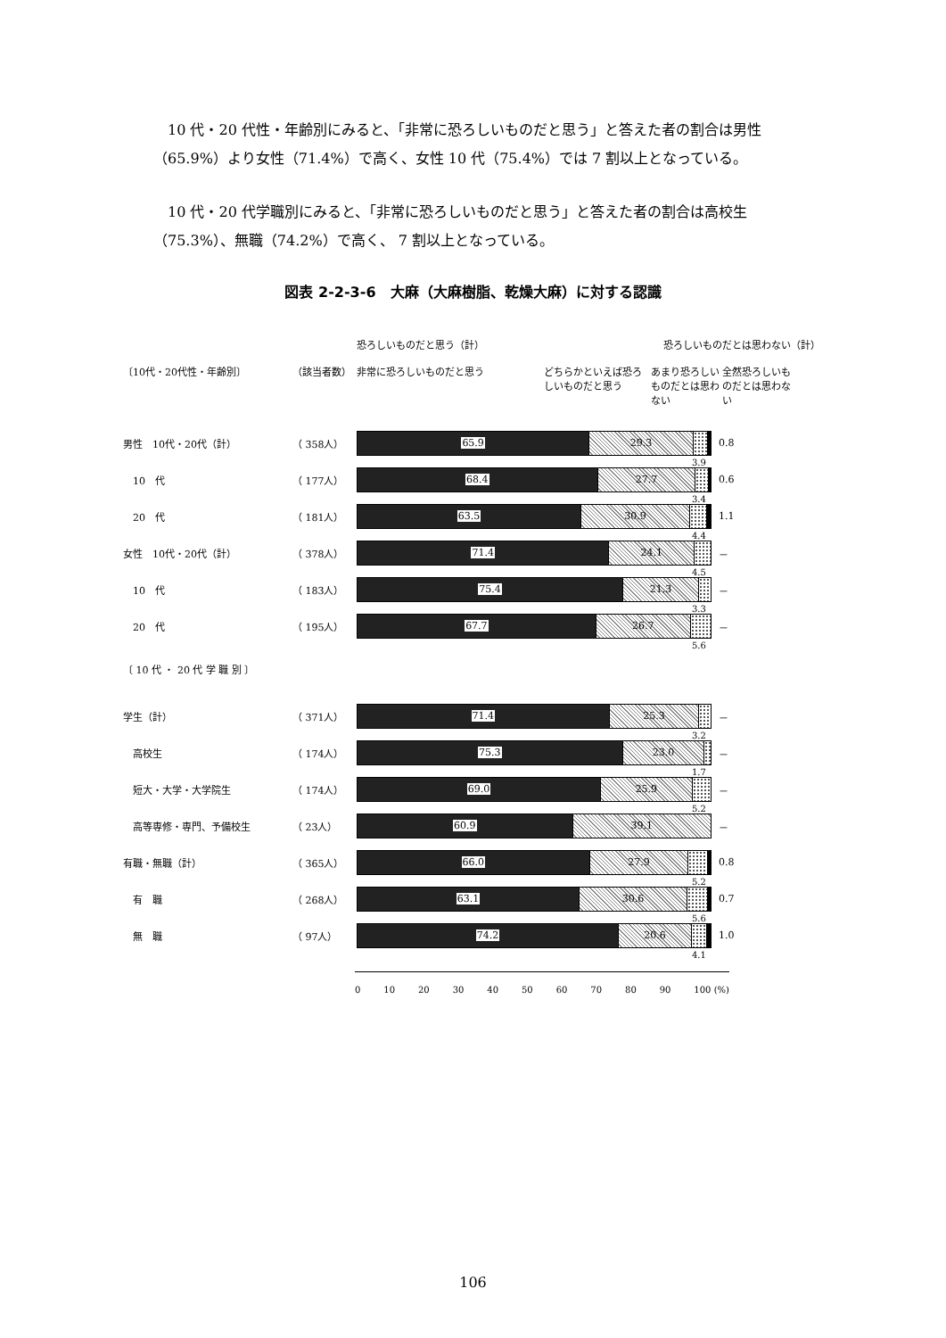10 代・20 代性・年齢別にみると、「非常に恐ろしいものだと思う」と答えた者の割合は男性（65.9%）より女性（71.4%）で高く、女性 10 代（75.4%）では 7 割以上となっている。
10 代・20 代学職別にみると、「非常に恐ろしいものだと思う」と答えた者の割合は高校生（75.3%）、無職（74.2%）で高く、 7 割以上となっている。
図表 2-2-3-6　大麻（大麻樹脂、乾燥大麻）に対する認識
恐ろしいものだと思う（計） 恐ろしいものだとは思わない（計）
〔10代・20代性・年齢別〕 （該当者数） 非常に恐ろしいものだと思う どちらかといえば恐ろしいものだと思う あまり恐ろしいものだとは思わない 全然恐ろしいものだとは思わない
男性　10代・20代（計） （ 358人）
65.9 29.3
0.8
3.9
　10　代 （ 177人）
68.4 27.7
0.6
3.4
　20　代 （ 181人）
63.5 30.9
1.1
4.4
女性　10代・20代（計） （ 378人）
71.4 24.1
－
4.5
　10　代 （ 183人）
75.4 21.3
－
3.3
　20　代 （ 195人）
67.7 26.7
－
5.6
〔 10 代 ・ 20 代 学 職 別 〕
学生（計） （ 371人）
71.4 25.3
－
3.2
　高校生 （ 174人）
75.3 23.0
－
1.7
　短大・大学・大学院生 （ 174人）
69.0 25.9
－
5.2
　高等専修・専門、予備校生 （ 23人）
60.9 39.1
－
有職・無職（計） （ 365人）
66.0 27.9
0.8
5.2
　有　職 （ 268人）
63.1 30.6
0.7
5.6
　無　職 （ 97人）
74.2 20.6
1.0
4.1
0 10 20 30 40 50 60 70 80 90 100 (%)
106